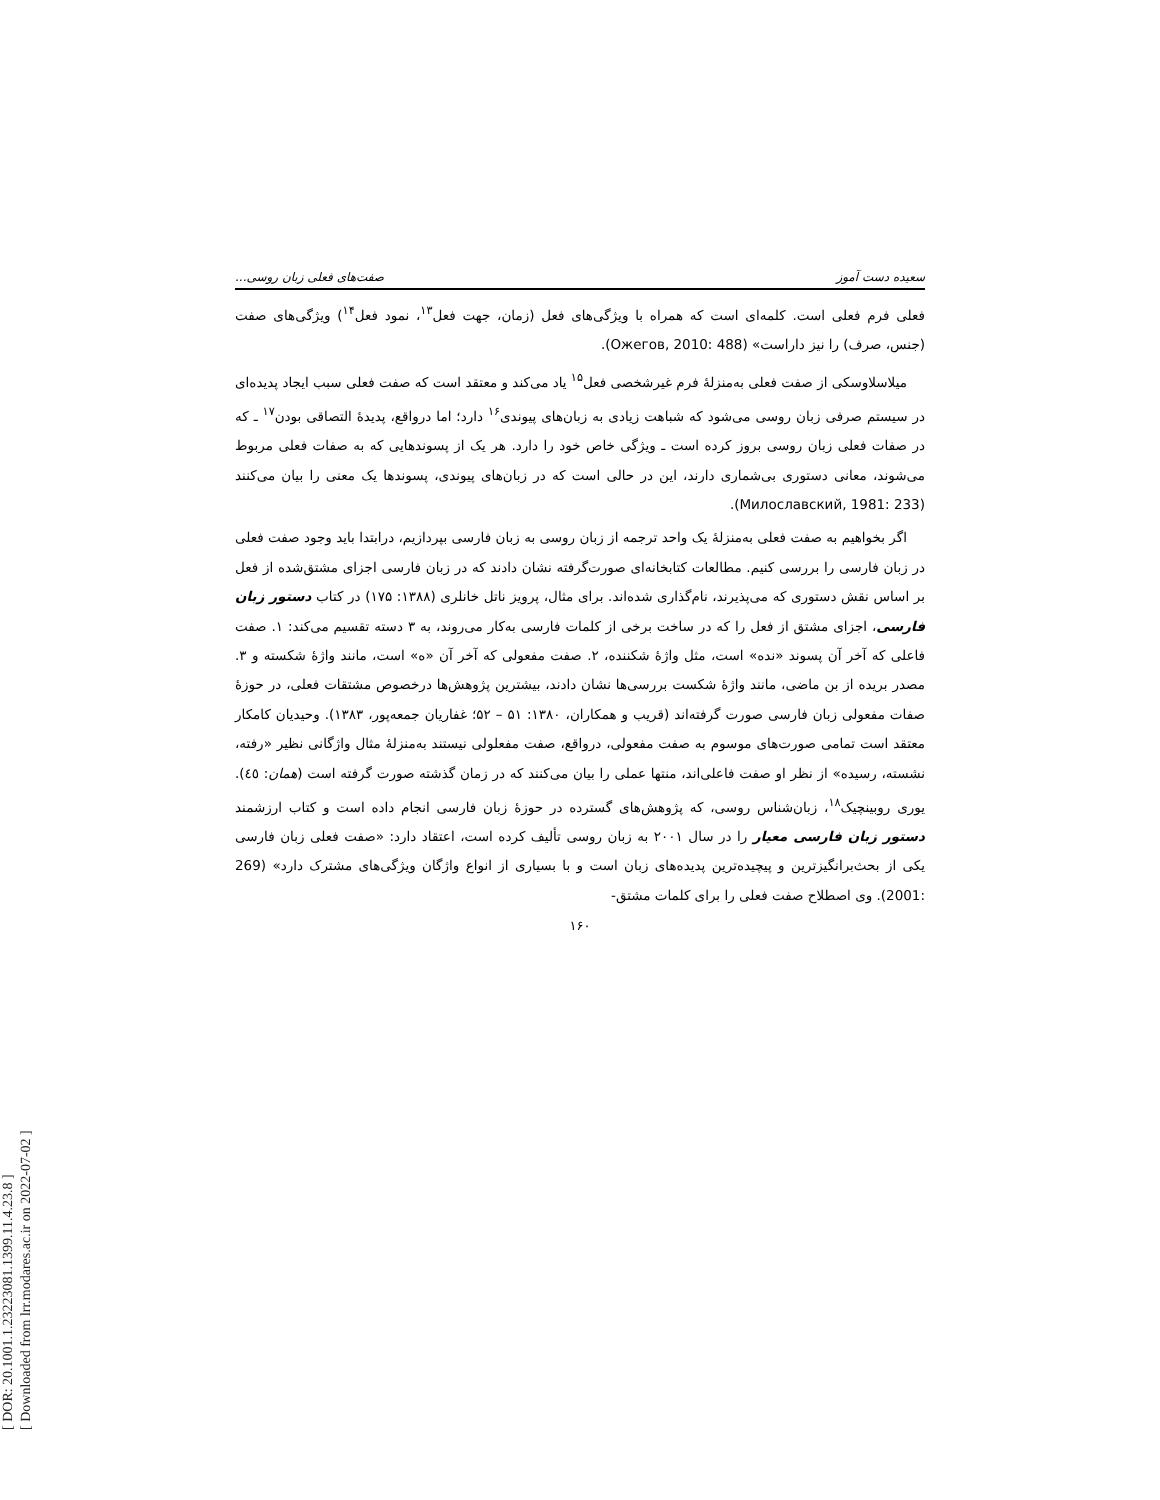[ DOR: 20.1001.1.23223081.1399.11.4.23.8 ]
[ Downloaded from lrr.modares.ac.ir on 2022-07-02 ]
سعیده دست آموز صفت‌های فعلی زبان روسی...
فعلی فرم فعلی است. کلمه‌ای است که همراه با ویژگی‌های فعل (زمان، جهت فعل<sup>۱۳</sup>، نمود فعل<sup>۱۴</sup>) ویژگی‌های صفت (جنس، صرف) را نیز داراست» (Ожегов, 2010: 488).
میلاسلاوسکی از صفت فعلی به‌منزلهٔ فرم غیرشخصی فعل<sup>۱۵</sup> یاد می‌کند و معتقد است که صفت فعلی سبب ایجاد پدیده‌ای در سیستم صرفی زبان روسی می‌شود که شباهت زیادی به زبان‌های پیوندی<sup>۱۶</sup> دارد؛ اما درواقع، پدیدهٔ التصاقی بودن<sup>۱۷</sup> ـ که در صفات فعلی زبان روسی بروز کرده است ـ ویژگی خاص خود را دارد. هر یک از پسوندهایی که به صفات فعلی مربوط می‌شوند، معانی دستوری بی‌شماری دارند، این در حالی است که در زبان‌های پیوندی، پسوندها یک معنی را بیان می‌کنند (Милославский, 1981: 233).
اگر بخواهیم به صفت فعلی به‌منزلهٔ یک واحد ترجمه از زبان روسی به زبان فارسی بپردازیم، درابتدا باید وجود صفت فعلی در زبان فارسی را بررسی کنیم. مطالعات کتابخانه‌ای صورت‌گرفته نشان دادند که در زبان فارسی اجزای مشتق‌شده از فعل بر اساس نقش دستوری که می‌پذیرند، نام‌گذاری شده‌اند. برای مثال، پرویز ناتل خانلری (۱۳۸۸: ۱۷۵) در کتاب دستور زبان فارسی، اجزای مشتق از فعل را که در ساخت برخی از کلمات فارسی به‌کار می‌روند، به ۳ دسته تقسیم می‌کند: ۱. صفت فاعلی که آخر آن پسوند «نده» است، مثل واژهٔ شکننده، ۲. صفت مفعولی که آخر آن «ه» است، مانند واژهٔ شکسته و ۳. مصدر بریده از بن ماضی، مانند واژهٔ شکست بررسی‌ها نشان دادند، بیشترین پژوهش‌ها درخصوص مشتقات فعلی، در حوزهٔ صفات مفعولی زبان فارسی صورت گرفته‌اند (قریب و همکاران، ۱۳۸۰: ۵۱ – ۵۲؛ غفاریان جمعه‌پور، ۱۳۸۳). وحیدیان کامکار معتقد است تمامی صورت‌های موسوم به صفت مفعولی، درواقع، صفت مفعلولی نیستند به‌منزلهٔ مثال واژگانی نظیر «رفته، نشسته، رسیده» از نظر او صفت فاعلی‌اند، منتها عملی را بیان می‌کنند که در زمان گذشته صورت گرفته است (همان: ٤٥). یوری روبینچیک<sup>۱۸</sup>، زبان‌شناس روسی، که پژوهش‌های گسترده در حوزهٔ زبان فارسی انجام داده است و کتاب ارزشمند دستور زبان فارسی معیار را در سال ۲۰۰۱ به زبان روسی تألیف کرده است، اعتقاد دارد: «صفت فعلی زبان فارسی یکی از بحث‌برانگیزترین و پیچیده‌ترین پدیده‌های زبان است و با بسیاری از انواع واژگان ویژگی‌های مشترک دارد» (269 :2001). وی اصطلاح صفت فعلی را برای کلمات مشتق-
۱۶۰